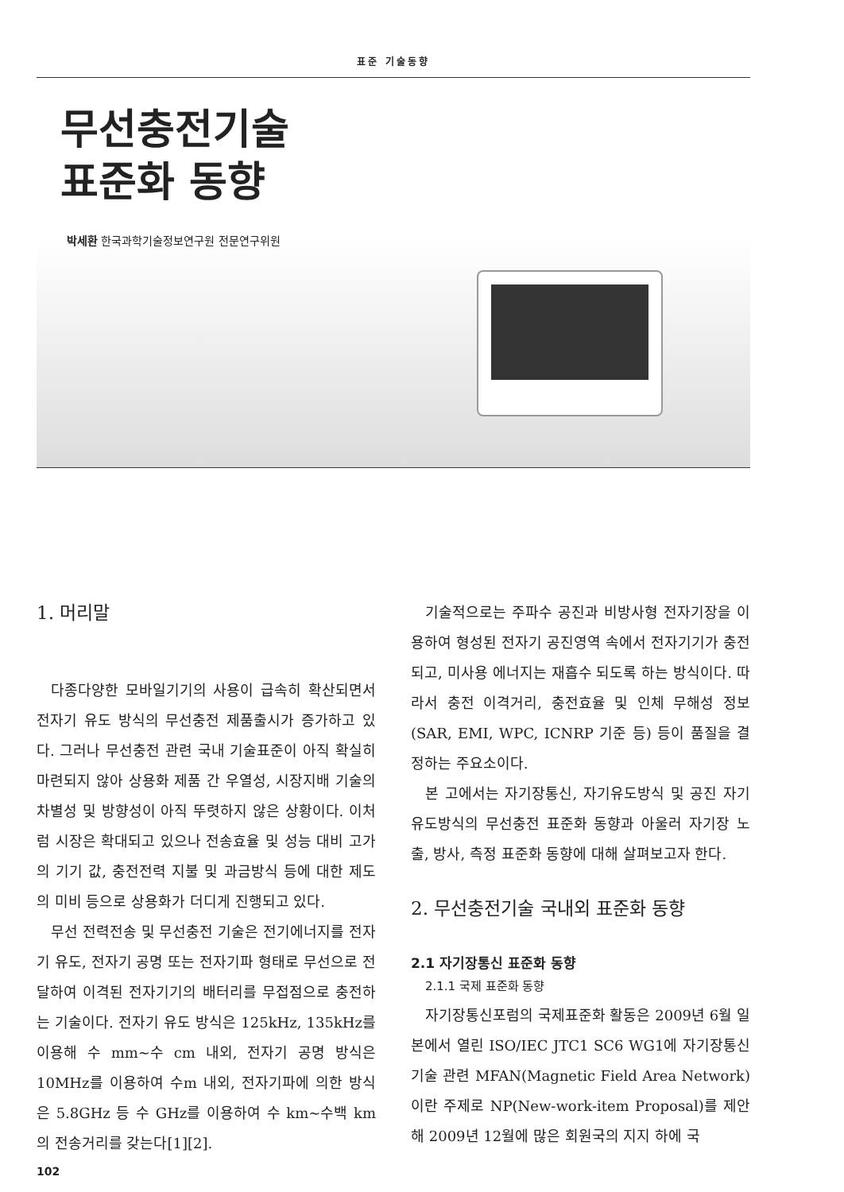표준 기술동향
무선충전기술
표준화 동향
박세환 한국과학기술정보연구원 전문연구위원
1. 머리말
다종다양한 모바일기기의 사용이 급속히 확산되면서 전자기 유도 방식의 무선충전 제품출시가 증가하고 있다. 그러나 무선충전 관련 국내 기술표준이 아직 확실히 마련되지 않아 상용화 제품 간 우열성, 시장지배 기술의 차별성 및 방향성이 아직 뚜렷하지 않은 상황이다. 이처럼 시장은 확대되고 있으나 전송효율 및 성능 대비 고가의 기기 값, 충전전력 지불 및 과금방식 등에 대한 제도의 미비 등으로 상용화가 더디게 진행되고 있다.
무선 전력전송 및 무선충전 기술은 전기에너지를 전자기 유도, 전자기 공명 또는 전자기파 형태로 무선으로 전달하여 이격된 전자기기의 배터리를 무접점으로 충전하는 기술이다. 전자기 유도 방식은 125kHz, 135kHz를 이용해 수 mm~수 cm 내외, 전자기 공명 방식은 10MHz를 이용하여 수m 내외, 전자기파에 의한 방식은 5.8GHz 등 수 GHz를 이용하여 수 km~수백 km의 전송거리를 갖는다[1][2].
기술적으로는 주파수 공진과 비방사형 전자기장을 이용하여 형성된 전자기 공진영역 속에서 전자기기가 충전되고, 미사용 에너지는 재흡수 되도록 하는 방식이다. 따라서 충전 이격거리, 충전효율 및 인체 무해성 정보(SAR, EMI, WPC, ICNRP 기준 등) 등이 품질을 결정하는 주요소이다.
본 고에서는 자기장통신, 자기유도방식 및 공진 자기유도방식의 무선충전 표준화 동향과 아울러 자기장 노출, 방사, 측정 표준화 동향에 대해 살펴보고자 한다.
2. 무선충전기술 국내외 표준화 동향
2.1 자기장통신 표준화 동향
2.1.1 국제 표준화 동향
자기장통신포럼의 국제표준화 활동은 2009년 6월 일본에서 열린 ISO/IEC JTC1 SC6 WG1에 자기장통신 기술 관련 MFAN(Magnetic Field Area Network) 이란 주제로 NP(New-work-item Proposal)를 제안해 2009년 12월에 많은 회원국의 지지 하에 국
102